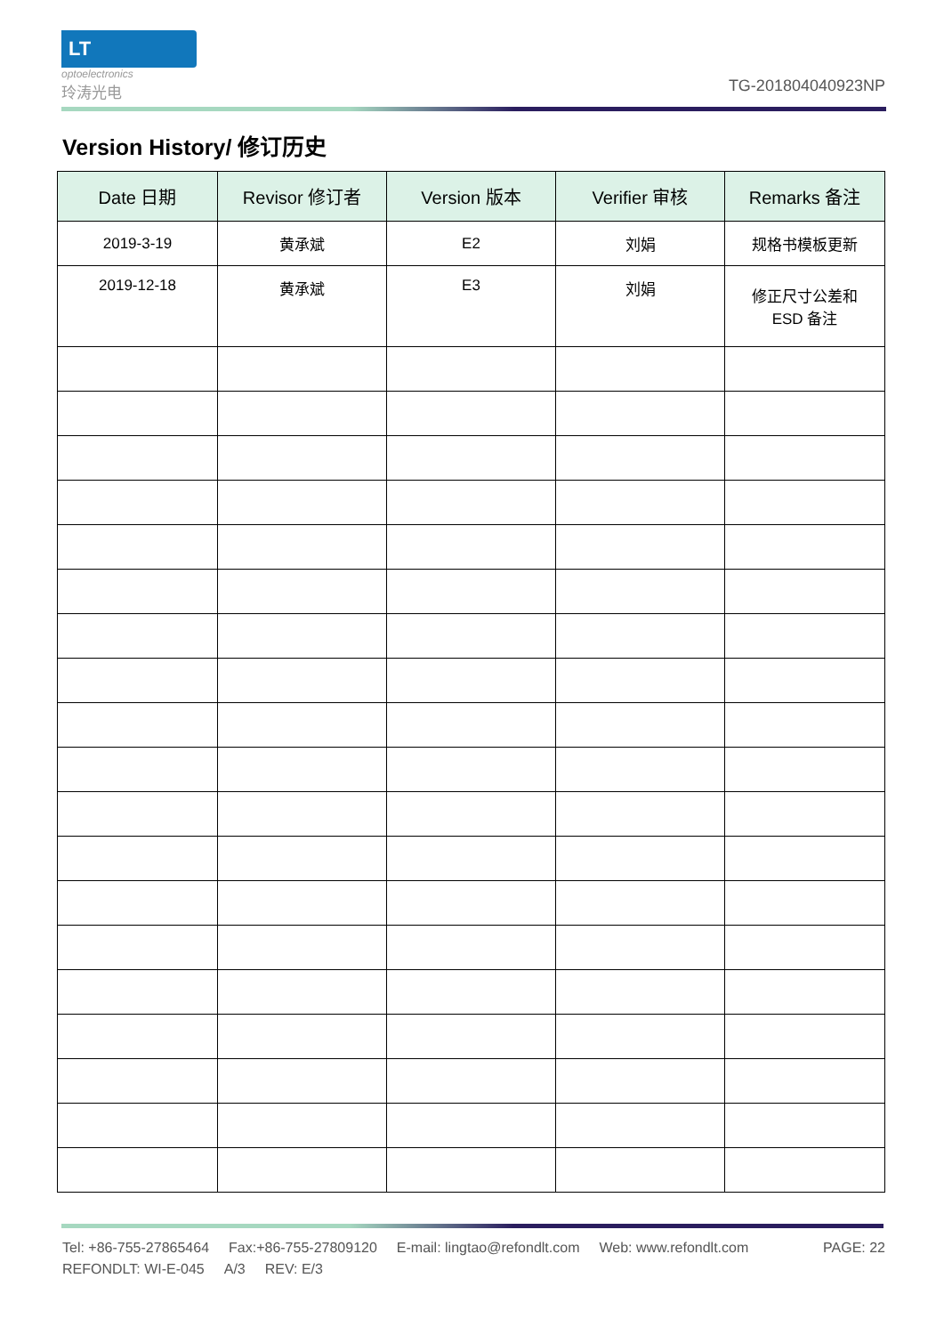LT
optoelectronics
玲涛光电
TG-201804040923NP
Version History/ 修订历史
| Date 日期 | Revisor 修订者 | Version 版本 | Verifier 审核 | Remarks 备注 |
| --- | --- | --- | --- | --- |
| 2019-3-19 | 黄承斌 | E2 | 刘娟 | 规格书模板更新 |
| 2019-12-18 | 黄承斌 | E3 | 刘娟 | 修正尺寸公差和 ESD 备注 |
Tel: +86-755-27865464 Fax:+86-755-27809120 E-mail: lingtao@refondlt.com Web: www.refondlt.com
PAGE: 22
REFONDLT: WI-E-045 A/3 REV: E/3